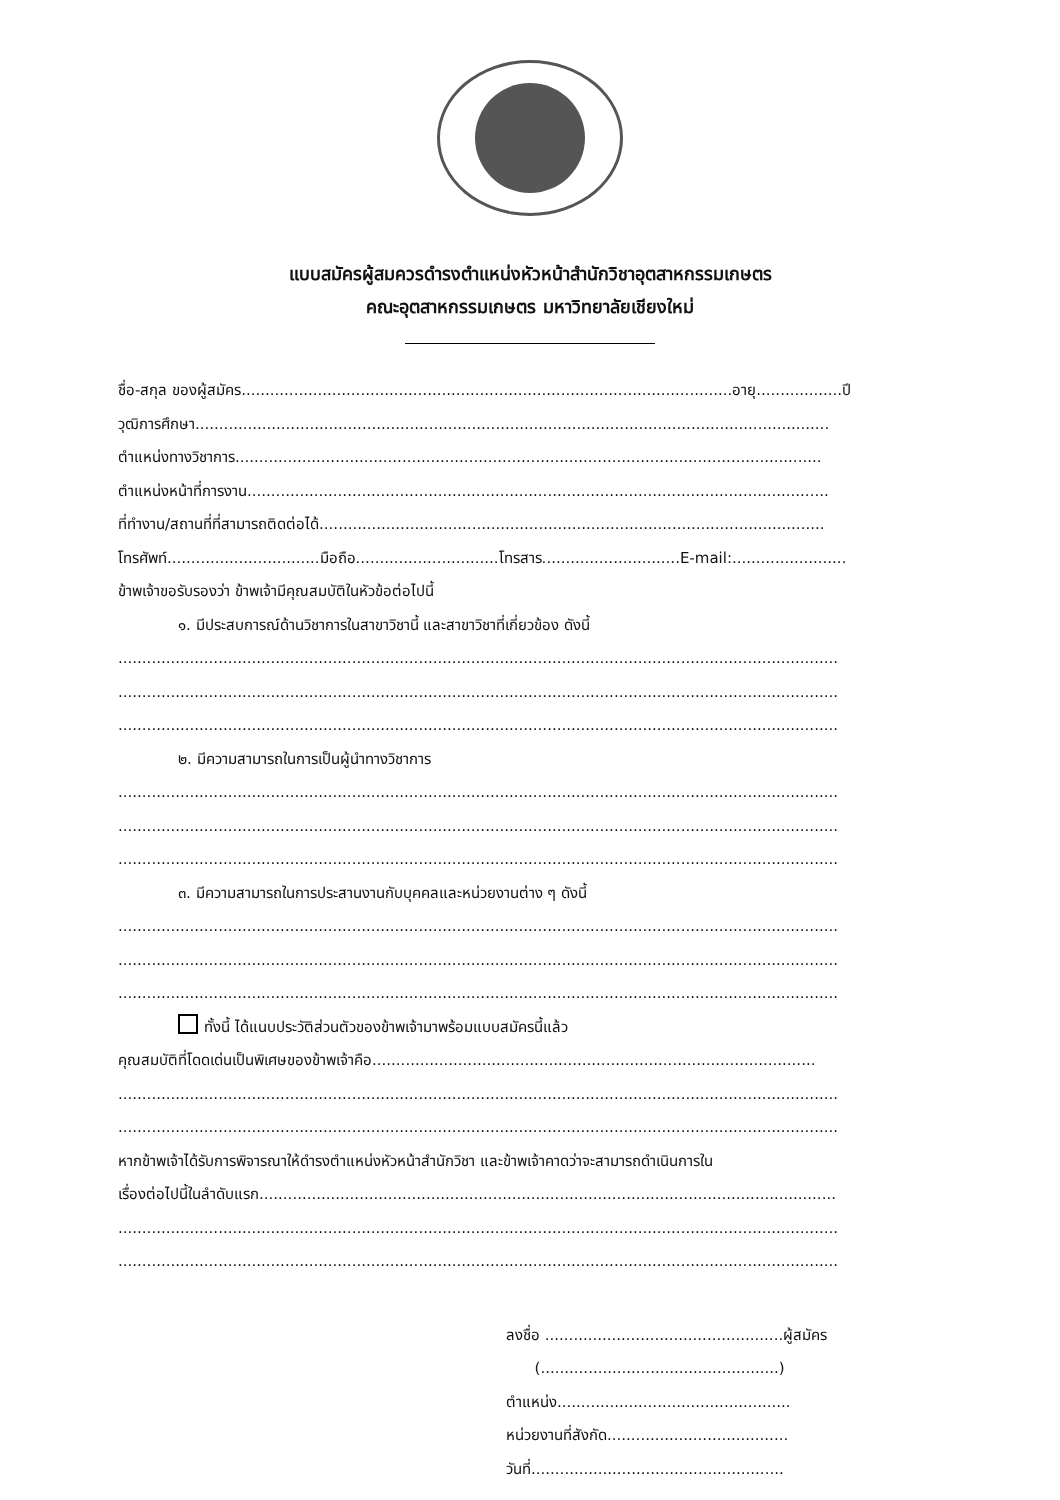แบบสมัครผู้สมควรดำรงตำแหน่งหัวหน้าสำนักวิชาอุตสาหกรรมเกษตร
คณะอุตสาหกรรมเกษตร มหาวิทยาลัยเชียงใหม่
ชื่อ-สกุล ของผู้สมัคร.......................................................................................................อายุ..................ปี
วุฒิการศึกษา.....................................................................................................................................
ตำแหน่งทางวิชาการ...........................................................................................................................
ตำแหน่งหน้าที่การงาน..........................................................................................................................
ที่ทำงาน/สถานที่ที่สามารถติดต่อได้..........................................................................................................
โทรศัพท์................................มือถือ..............................โทรสาร.............................E-mail:........................
ข้าพเจ้าขอรับรองว่า ข้าพเจ้ามีคุณสมบัติในหัวข้อต่อไปนี้
๑. มีประสบการณ์ด้านวิชาการในสาขาวิชานี้ และสาขาวิชาที่เกี่ยวข้อง ดังนี้
.......................................................................................................................................................
.......................................................................................................................................................
.......................................................................................................................................................
๒. มีความสามารถในการเป็นผู้นำทางวิชาการ
.......................................................................................................................................................
.......................................................................................................................................................
.......................................................................................................................................................
๓. มีความสามารถในการประสานงานกับบุคคลและหน่วยงานต่าง ๆ ดังนี้
.......................................................................................................................................................
.......................................................................................................................................................
.......................................................................................................................................................
ทั้งนี้ ได้แนบประวัติส่วนตัวของข้าพเจ้ามาพร้อมแบบสมัครนี้แล้ว
คุณสมบัติที่โดดเด่นเป็นพิเศษของข้าพเจ้าคือ.............................................................................................
.......................................................................................................................................................
.......................................................................................................................................................
หากข้าพเจ้าได้รับการพิจารณาให้ดำรงตำแหน่งหัวหน้าสำนักวิชา และข้าพเจ้าคาดว่าจะสามารถดำเนินการใน
เรื่องต่อไปนี้ในลำดับแรก.........................................................................................................................
.......................................................................................................................................................
.......................................................................................................................................................
ลงชื่อ ..................................................ผู้สมัคร
(..................................................)
ตำแหน่ง.................................................
หน่วยงานที่สังกัด......................................
วันที่.....................................................